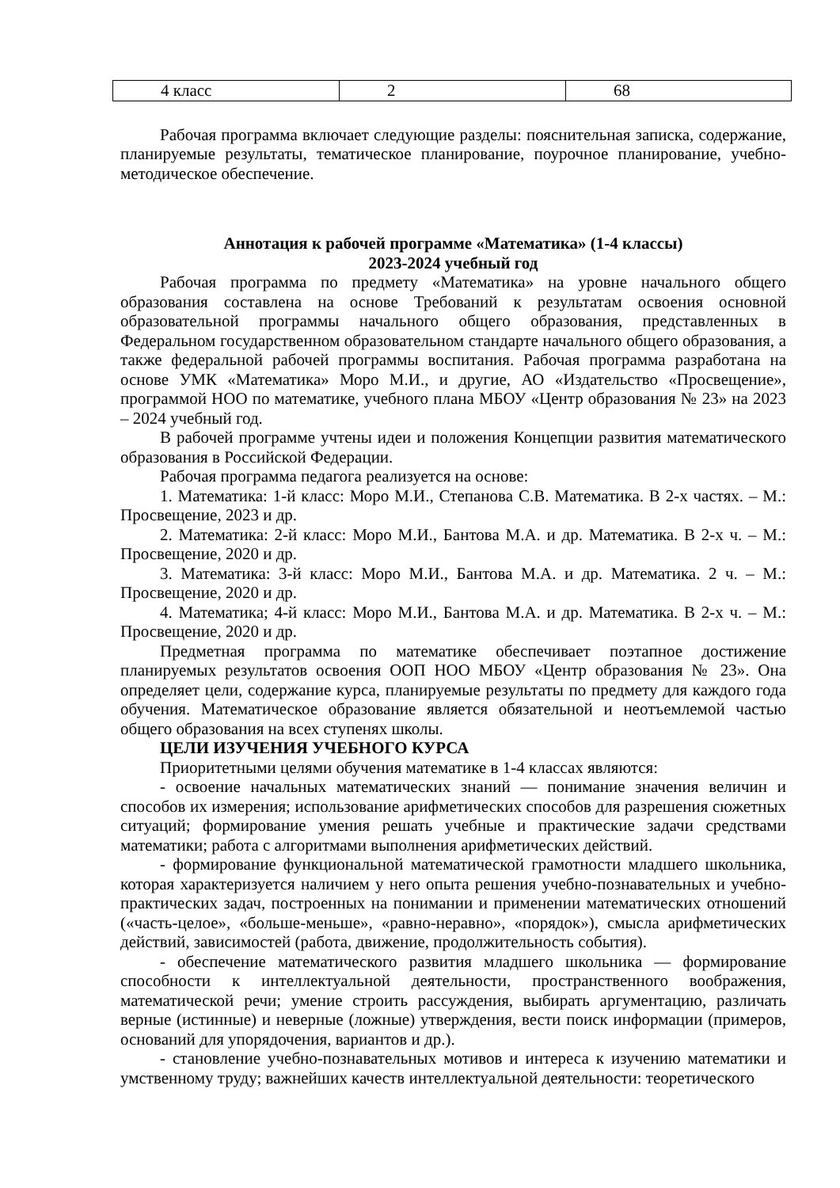| 4 класс | 2 | 68 |
Рабочая программа включает следующие разделы: пояснительная записка, содержание, планируемые результаты, тематическое планирование, поурочное планирование, учебно-методическое обеспечение.
Аннотация к рабочей программе «Математика» (1-4 классы)
2023-2024 учебный год
Рабочая программа по предмету «Математика» на уровне начального общего образования составлена на основе Требований к результатам освоения основной образовательной программы начального общего образования, представленных в Федеральном государственном образовательном стандарте начального общего образования, а также федеральной рабочей программы воспитания. Рабочая программа разработана на основе УМК «Математика» Моро М.И., и другие, АО «Издательство «Просвещение», программой НОО по математике, учебного плана МБОУ «Центр образования № 23» на 2023 – 2024 учебный год.
В рабочей программе учтены идеи и положения Концепции развития математического образования в Российской Федерации.
Рабочая программа педагога реализуется на основе:
1. Математика: 1-й класс: Моро М.И., Степанова С.В. Математика. В 2-х частях. – М.: Просвещение, 2023 и др.
2. Математика: 2-й класс: Моро М.И., Бантова М.А. и др. Математика. В 2-х ч. – М.: Просвещение, 2020 и др.
3. Математика: 3-й класс: Моро М.И., Бантова М.А. и др. Математика. 2 ч. – М.: Просвещение, 2020 и др.
4. Математика; 4-й класс: Моро М.И., Бантова М.А. и др. Математика. В 2-х ч. – М.: Просвещение, 2020 и др.
Предметная программа по математике обеспечивает поэтапное достижение планируемых результатов освоения ООП НОО МБОУ «Центр образования № 23». Она определяет цели, содержание курса, планируемые результаты по предмету для каждого года обучения. Математическое образование является обязательной и неотъемлемой частью общего образования на всех ступенях школы.
ЦЕЛИ ИЗУЧЕНИЯ УЧЕБНОГО КУРСА
Приоритетными целями обучения математике в 1-4 классах являются:
- освоение начальных математических знаний — понимание значения величин и способов их измерения; использование арифметических способов для разрешения сюжетных ситуаций; формирование умения решать учебные и практические задачи средствами математики; работа с алгоритмами выполнения арифметических действий.
- формирование функциональной математической грамотности младшего школьника, которая характеризуется наличием у него опыта решения учебно-познавательных и учебно-практических задач, построенных на понимании и применении математических отношений («часть-целое», «больше-меньше», «равно-неравно», «порядок»), смысла арифметических действий, зависимостей (работа, движение, продолжительность события).
- обеспечение математического развития младшего школьника — формирование способности к интеллектуальной деятельности, пространственного воображения, математической речи; умение строить рассуждения, выбирать аргументацию, различать верные (истинные) и неверные (ложные) утверждения, вести поиск информации (примеров, оснований для упорядочения, вариантов и др.).
- становление учебно-познавательных мотивов и интереса к изучению математики и умственному труду; важнейших качеств интеллектуальной деятельности: теоретического